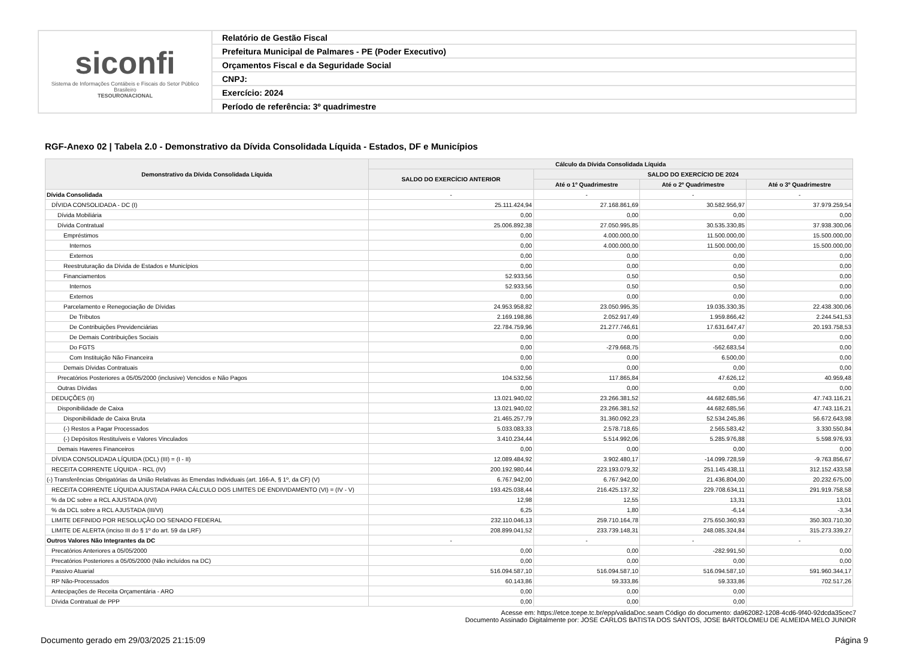| siconfi Sistema de Informações Contábeis e Fiscais do Setor Público Brasileiro TESOURONACIONAL | Relatório de Gestão Fiscal |
| | Prefeitura Municipal de Palmares - PE (Poder Executivo) |
| | Orçamentos Fiscal e da Seguridade Social |
| | CNPJ: |
| | Exercício: 2024 |
| | Período de referência: 3º quadrimestre |
RGF-Anexo 02 | Tabela 2.0 - Demonstrativo da Dívida Consolidada Líquida - Estados, DF e Municípios
| Demonstrativo da Dívida Consolidada Líquida | Cálculo da Dívida Consolidada Líquida | | | |
| --- | --- | --- | --- | --- |
| | SALDO DO EXERCÍCIO ANTERIOR | SALDO DO EXERCÍCIO DE 2024 | | |
| | | Até o 1º Quadrimestre | Até o 2º Quadrimestre | Até o 3º Quadrimestre |
| Dívida Consolidada | - | - | - | - |
| DÍVIDA CONSOLIDADA - DC (I) | 25.111.424,94 | 27.168.861,69 | 30.582.956,97 | 37.979.259,54 |
| Dívida Mobiliária | 0,00 | 0,00 | 0,00 | 0,00 |
| Dívida Contratual | 25.006.892,38 | 27.050.995,85 | 30.535.330,85 | 37.938.300,06 |
| Empréstimos | 0,00 | 4.000.000,00 | 11.500.000,00 | 15.500.000,00 |
| Internos | 0,00 | 4.000.000,00 | 11.500.000,00 | 15.500.000,00 |
| Externos | 0,00 | 0,00 | 0,00 | 0,00 |
| Reestruturação da Dívida de Estados e Municípios | 0,00 | 0,00 | 0,00 | 0,00 |
| Financiamentos | 52.933,56 | 0,50 | 0,50 | 0,00 |
| Internos | 52.933,56 | 0,50 | 0,50 | 0,00 |
| Externos | 0,00 | 0,00 | 0,00 | 0,00 |
| Parcelamento e Renegociação de Dívidas | 24.953.958,82 | 23.050.995,35 | 19.035.330,35 | 22.438.300,06 |
| De Tributos | 2.169.198,86 | 2.052.917,49 | 1.959.866,42 | 2.244.541,53 |
| De Contribuições Previdenciárias | 22.784.759,96 | 21.277.746,61 | 17.631.647,47 | 20.193.758,53 |
| De Demais Contribuições Sociais | 0,00 | 0,00 | 0,00 | 0,00 |
| Do FGTS | 0,00 | -279.668,75 | -562.683,54 | 0,00 |
| Com Instituição Não Financeira | 0,00 | 0,00 | 6.500,00 | 0,00 |
| Demais Dívidas Contratuais | 0,00 | 0,00 | 0,00 | 0,00 |
| Precatórios Posteriores a 05/05/2000 (inclusive) Vencidos e Não Pagos | 104.532,56 | 117.865,84 | 47.626,12 | 40.959,48 |
| Outras Dívidas | 0,00 | 0,00 | 0,00 | 0,00 |
| DEDUÇÕES (II) | 13.021.940,02 | 23.266.381,52 | 44.682.685,56 | 47.743.116,21 |
| Disponibilidade de Caixa | 13.021.940,02 | 23.266.381,52 | 44.682.685,56 | 47.743.116,21 |
| Disponibilidade de Caixa Bruta | 21.465.257,79 | 31.360.092,23 | 52.534.245,86 | 56.672.643,98 |
| (-) Restos a Pagar Processados | 5.033.083,33 | 2.578.718,65 | 2.565.583,42 | 3.330.550,84 |
| (-) Depósitos Restituíveis e Valores Vinculados | 3.410.234,44 | 5.514.992,06 | 5.285.976,88 | 5.598.976,93 |
| Demais Haveres Financeiros | 0,00 | 0,00 | 0,00 | 0,00 |
| DÍVIDA CONSOLIDADA LÍQUIDA (DCL) (III) = (I - II) | 12.089.484,92 | 3.902.480,17 | -14.099.728,59 | -9.763.856,67 |
| RECEITA CORRENTE LÍQUIDA - RCL (IV) | 200.192.980,44 | 223.193.079,32 | 251.145.438,11 | 312.152.433,58 |
| (-) Transferências Obrigatórias da União Relativas às Emendas Individuais (art. 166-A, § 1º, da CF) (V) | 6.767.942,00 | 6.767.942,00 | 21.436.804,00 | 20.232.675,00 |
| RECEITA CORRENTE LÍQUIDA AJUSTADA PARA CÁLCULO DOS LIMITES DE ENDIVIDAMENTO (VI) = (IV - V) | 193.425.038,44 | 216.425.137,32 | 229.708.634,11 | 291.919.758,58 |
| % da DC sobre a RCL AJUSTADA (I/VI) | 12,98 | 12,55 | 13,31 | 13,01 |
| % da DCL sobre a RCL AJUSTADA (III/VI) | 6,25 | 1,80 | -6,14 | -3,34 |
| LIMITE DEFINIDO POR RESOLUÇÃO DO SENADO FEDERAL | 232.110.046,13 | 259.710.164,78 | 275.650.360,93 | 350.303.710,30 |
| LIMITE DE ALERTA (inciso III do § 1º do art. 59 da LRF) | 208.899.041,52 | 233.739.148,31 | 248.085.324,84 | 315.273.339,27 |
| Outros Valores Não Integrantes da DC | - | - | - | - |
| Precatórios Anteriores a 05/05/2000 | 0,00 | 0,00 | -282.991,50 | 0,00 |
| Precatórios Posteriores a 05/05/2000 (Não incluídos na DC) | 0,00 | 0,00 | 0,00 | 0,00 |
| Passivo Atuarial | 516.094.587,10 | 516.094.587,10 | 516.094.587,10 | 591.960.344,17 |
| RP Não-Processados | 60.143,86 | 59.333,86 | 59.333,86 | 702.517,26 |
| Antecipações de Receita Orçamentária - ARO | 0,00 | 0,00 | 0,00 | |
| Dívida Contratual de PPP | 0,00 | 0,00 | 0,00 | |
Acesse em: https://etce.tcepe.tc.br/epp/validaDoc.seam Código do documento: da962082-1208-4cd6-9f40-92dcda35cec7
Documento Assinado Digitalmente por: JOSE CARLOS BATISTA DOS SANTOS, JOSE BARTOLOMEU DE ALMEIDA MELO JUNIOR
Documento gerado em 29/03/2025 21:15:09 Página 9